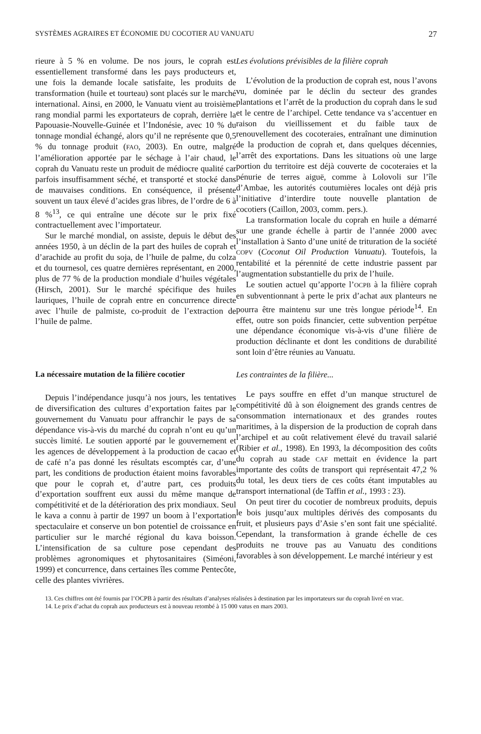SYSTÈMES AGRAIRES ET ÉCONOMIE DU COCOTIER AU VANUATU 27
rieure à 5 % en volume. De nos jours, le coprah est essentiellement transformé dans les pays producteurs et, une fois la demande locale satisfaite, les produits de transformation (huile et tourteau) sont placés sur le marché international. Ainsi, en 2000, le Vanuatu vient au troisième rang mondial parmi les exportateurs de coprah, derrière la Papouasie-Nouvelle-Guinée et l’Indonésie, avec 10 % du tonnage mondial échangé, alors qu’il ne représente que 0,5 % du tonnage produit (FAO, 2003). En outre, malgré l’amélioration apportée par le séchage à l’air chaud, le coprah du Vanuatu reste un produit de médiocre qualité car parfois insuffisamment séché, et transporté et stocké dans de mauvaises conditions. En conséquence, il présente souvent un taux élevé d’acides gras libres, de l’ordre de 6 à 8 %<sup>13</sup>, ce qui entraîne une décote sur le prix fixé contractuellement avec l’importateur.
Sur le marché mondial, on assiste, depuis le début des années 1950, à un déclin de la part des huiles de coprah et d’arachide au profit du soja, de l’huile de palme, du colza et du tournesol, ces quatre dernières représentant, en 2000, plus de 77 % de la production mondiale d’huiles végétales (Hirsch, 2001). Sur le marché spécifique des huiles lauriques, l’huile de coprah entre en concurrence directe avec l’huile de palmiste, co-produit de l’extraction de l’huile de palme.
La nécessaire mutation de la filière cocotier
Depuis l’indépendance jusqu’à nos jours, les tentatives de diversification des cultures d’exportation faites par le gouvernement du Vanuatu pour affranchir le pays de sa dépendance vis-à-vis du marché du coprah n’ont eu qu’un succès limité. Le soutien apporté par le gouvernement et les agences de développement à la production de cacao et de café n’a pas donné les résultats escomptés car, d’une part, les conditions de production étaient moins favorables que pour le coprah et, d’autre part, ces produits d’exportation souffrent eux aussi du même manque de compétitivité et de la détérioration des prix mondiaux. Seul le kava a connu à partir de 1997 un boom à l’exportation spectaculaire et conserve un bon potentiel de croissance en particulier sur le marché régional du kava boisson. L’intensification de sa culture pose cependant des problèmes agronomiques et phytosanitaires (Siméoni, 1999) et concurrence, dans certaines îles comme Pentecôte, celle des plantes vivrières.
Les évolutions prévisibles de la filière coprah
L’évolution de la production de coprah est, nous l’avons vu, dominée par le déclin du secteur des grandes plantations et l’arrêt de la production du coprah dans le sud et le centre de l’archipel. Cette tendance va s’accentuer en raison du vieillissement et du faible taux de renouvellement des cocoteraies, entraînant une diminution de la production de coprah et, dans quelques décennies, l’arrêt des exportations. Dans les situations où une large portion du territoire est déjà couverte de cocoteraies et la pénurie de terres aiguë, comme à Lolovoli sur l’île d’Ambae, les autorités coutumières locales ont déjà pris l’initiative d’interdire toute nouvelle plantation de cocotiers (Caillon, 2003, comm. pers.).
La transformation locale du coprah en huile a démarré sur une grande échelle à partir de l’année 2000 avec l’installation à Santo d’une unité de trituration de la société COPV (Coconut Oil Production Vanuatu). Toutefois, la rentabilité et la pérennité de cette industrie passent par l’augmentation substantielle du prix de l’huile.
Le soutien actuel qu’apporte l’OCPB à la filière coprah en subventionnant à perte le prix d’achat aux planteurs ne pourra être maintenu sur une très longue période<sup>14</sup>. En effet, outre son poids financier, cette subvention perpétue une dépendance économique vis-à-vis d’une filière de production déclinante et dont les conditions de durabilité sont loin d’être réunies au Vanuatu.
Les contraintes de la filière...
Le pays souffre en effet d’un manque structurel de compétitivité dû à son éloignement des grands centres de consommation internationaux et des grandes routes maritimes, à la dispersion de la production de coprah dans l’archipel et au coût relativement élevé du travail salarié (Ribier et al., 1998). En 1993, la décomposition des coûts du coprah au stade CAF mettait en évidence la part importante des coûts de transport qui représentait 47,2 % du total, les deux tiers de ces coûts étant imputables au transport international (de Taffin et al., 1993 : 23).
On peut tirer du cocotier de nombreux produits, depuis le bois jusqu’aux multiples dérivés des composants du fruit, et plusieurs pays d’Asie s’en sont fait une spécialité. Cependant, la transformation à grande échelle de ces produits ne trouve pas au Vanuatu des conditions favorables à son développement. Le marché intérieur y est
13. Ces chiffres ont été fournis par l’OCPB à partir des résultats d’analyses réalisées à destination par les importateurs sur du coprah livré en vrac.
14. Le prix d’achat du coprah aux producteurs est à nouveau retombé à 15 000 vatus en mars 2003.